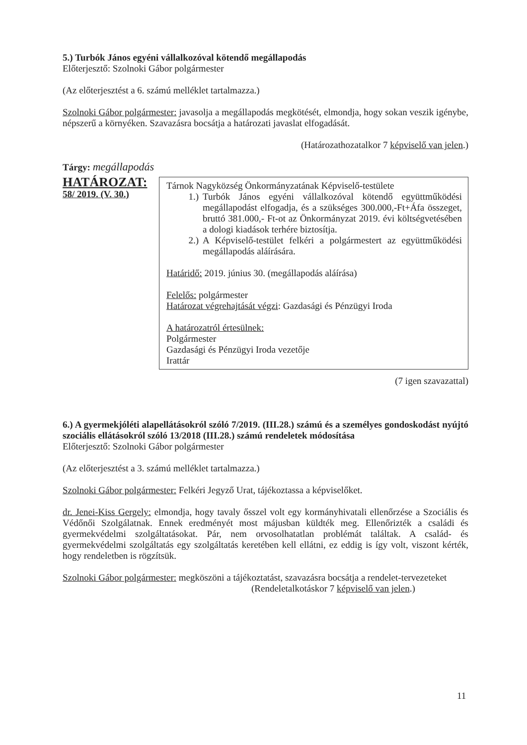5.) Turbók János egyéni vállalkozóval kötendő megállapodás
Előterjesztő: Szolnoki Gábor polgármester
(Az előterjesztést a 6. számú melléklet tartalmazza.)
Szolnoki Gábor polgármester: javasolja a megállapodás megkötését, elmondja, hogy sokan veszik igénybe, népszerű a környéken. Szavazásra bocsátja a határozati javaslat elfogadását.
(Határozathozatalkor 7 képviselő van jelen.)
Tárgy: megállapodás
HATÁROZAT:
58/ 2019. (V. 30.)
Tárnok Nagyközség Önkormányzatának Képviselő-testülete
1.) Turbók János egyéni vállalkozóval kötendő együttműködési megállapodást elfogadja, és a szükséges 300.000,-Ft+Áfa összeget, bruttó 381.000,- Ft-ot az Önkormányzat 2019. évi költségvetésében a dologi kiadások terhére biztosítja.
2.) A Képviselő-testület felkéri a polgármestert az együttműködési megállapodás aláírására.
Határidő: 2019. június 30. (megállapodás aláírása)
Felelős: polgármester
Határozat végrehajtását végzi: Gazdasági és Pénzügyi Iroda
A határozatról értesülnek:
Polgármester
Gazdasági és Pénzügyi Iroda vezetője
Irattár
(7 igen szavazattal)
6.) A gyermekjóléti alapellátásokról szóló 7/2019. (III.28.) számú és a személyes gondoskodást nyújtó szociális ellátásokról szóló 13/2018 (III.28.) számú rendeletek módosítása
Előterjesztő: Szolnoki Gábor polgármester
(Az előterjesztést a 3. számú melléklet tartalmazza.)
Szolnoki Gábor polgármester: Felkéri Jegyző Urat, tájékoztassa a képviselőket.
dr. Jenei-Kiss Gergely: elmondja, hogy tavaly ősszel volt egy kormányhivatali ellenőrzése a Szociális és Védőnői Szolgálatnak. Ennek eredményét most májusban küldték meg. Ellenőrizték a családi és gyermekvédelmi szolgáltatásokat. Pár, nem orvosolhatatlan problémát találtak. A család- és gyermekvédelmi szolgáltatás egy szolgáltatás keretében kell ellátni, ez eddig is így volt, viszont kérték, hogy rendeletben is rögzítsük.
Szolnoki Gábor polgármester: megköszöni a tájékoztatást, szavazásra bocsátja a rendelet-tervezeteket
(Rendeletalkotáskor 7 képviselő van jelen.)
11